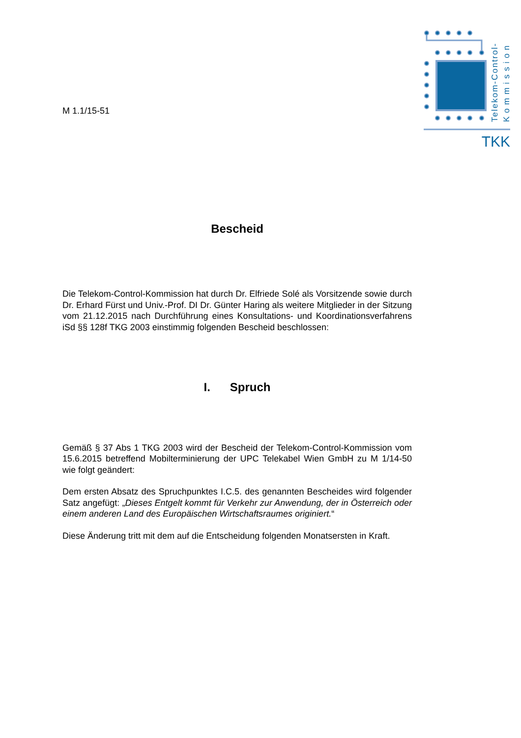TKK
Telekom-Control-
Kommission
M 1.1/15-51
Bescheid
Die Telekom-Control-Kommission hat durch Dr. Elfriede Solé als Vorsitzende sowie durch Dr. Erhard Fürst und Univ.-Prof. DI Dr. Günter Haring als weitere Mitglieder in der Sitzung vom 21.12.2015 nach Durchführung eines Konsultations- und Koordinationsverfahrens iSd §§ 128f TKG 2003 einstimmig folgenden Bescheid beschlossen:
I. Spruch
Gemäß § 37 Abs 1 TKG 2003 wird der Bescheid der Telekom-Control-Kommission vom 15.6.2015 betreffend Mobilterminierung der UPC Telekabel Wien GmbH zu M 1/14-50 wie folgt geändert:
Dem ersten Absatz des Spruchpunktes I.C.5. des genannten Bescheides wird folgender Satz angefügt: „Dieses Entgelt kommt für Verkehr zur Anwendung, der in Österreich oder einem anderen Land des Europäischen Wirtschaftsraumes originiert.“
Diese Änderung tritt mit dem auf die Entscheidung folgenden Monatsersten in Kraft.